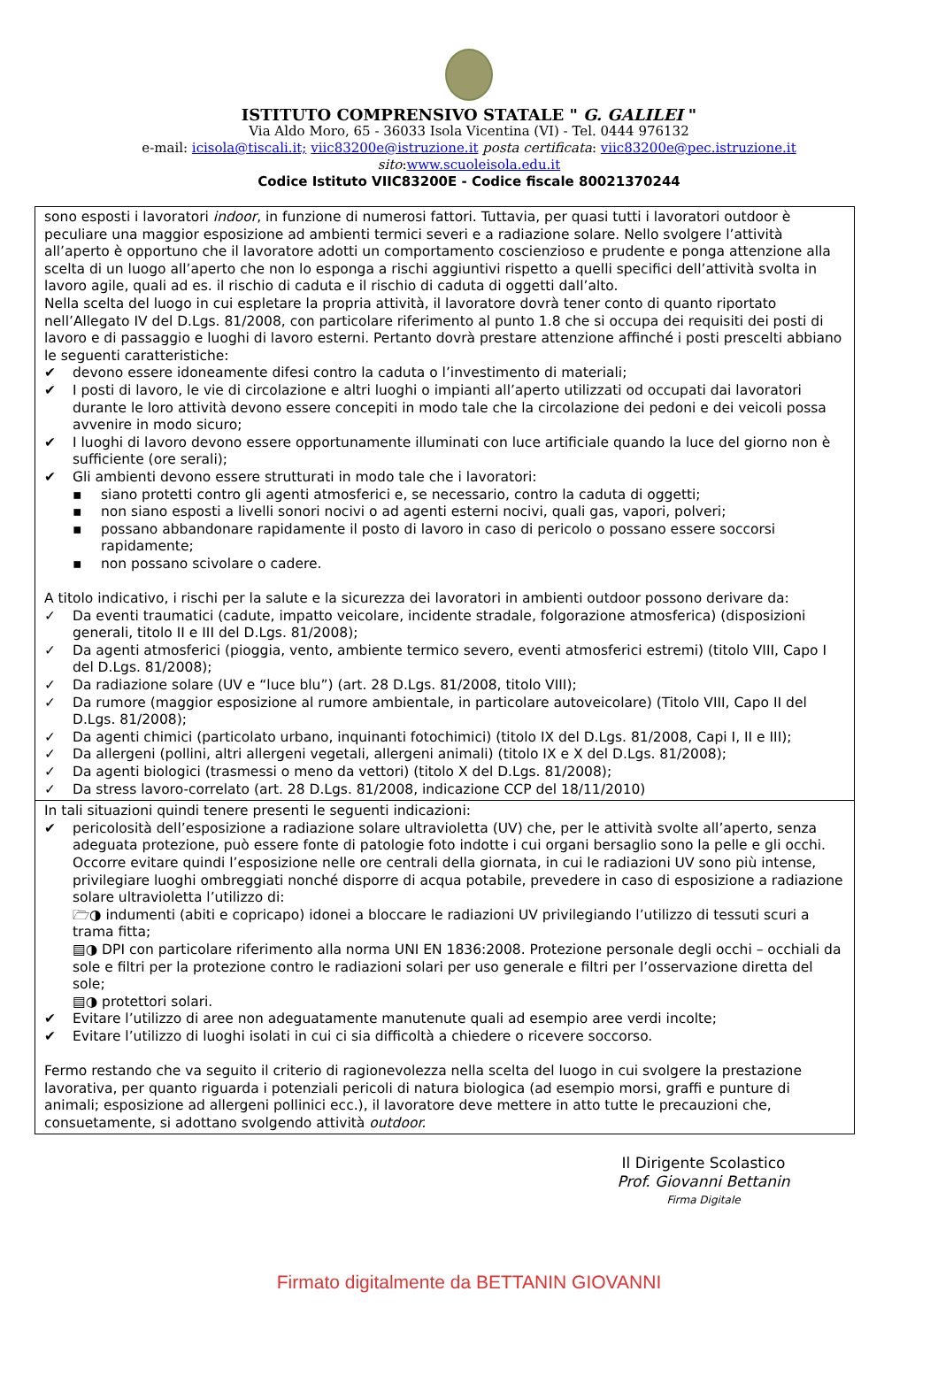ISTITUTO COMPRENSIVO STATALE " G. GALILEI "
Via Aldo Moro, 65 - 36033 Isola Vicentina (VI) - Tel. 0444 976132
e-mail: icisola@tiscali.it; viic83200e@istruzione.it posta certificata: viic83200e@pec.istruzione.it
sito:www.scuoleisola.edu.it
Codice Istituto VIIC83200E - Codice fiscale 80021370244
sono esposti i lavoratori indoor, in funzione di numerosi fattori. Tuttavia, per quasi tutti i lavoratori outdoor è peculiare una maggior esposizione ad ambienti termici severi e a radiazione solare. Nello svolgere l’attività all’aperto è opportuno che il lavoratore adotti un comportamento coscienzioso e prudente e ponga attenzione alla scelta di un luogo all’aperto che non lo esponga a rischi aggiuntivi rispetto a quelli specifici dell’attività svolta in lavoro agile, quali ad es. il rischio di caduta e il rischio di caduta di oggetti dall’alto.
Nella scelta del luogo in cui espletare la propria attività, il lavoratore dovrà tener conto di quanto riportato nell’Allegato IV del D.Lgs. 81/2008, con particolare riferimento al punto 1.8 che si occupa dei requisiti dei posti di lavoro e di passaggio e luoghi di lavoro esterni. Pertanto dovrà prestare attenzione affinché i posti prescelti abbiano le seguenti caratteristiche:
✔ devono essere idoneamente difesi contro la caduta o l’investimento di materiali;
✔ I posti di lavoro, le vie di circolazione e altri luoghi o impianti all’aperto utilizzati od occupati dai lavoratori durante le loro attività devono essere concepiti in modo tale che la circolazione dei pedoni e dei veicoli possa avvenire in modo sicuro;
✔ I luoghi di lavoro devono essere opportunamente illuminati con luce artificiale quando la luce del giorno non è sufficiente (ore serali);
✔ Gli ambienti devono essere strutturati in modo tale che i lavoratori:
▪ siano protetti contro gli agenti atmosferici e, se necessario, contro la caduta di oggetti;
▪ non siano esposti a livelli sonori nocivi o ad agenti esterni nocivi, quali gas, vapori, polveri;
▪ possano abbandonare rapidamente il posto di lavoro in caso di pericolo o possano essere soccorsi rapidamente;
▪ non possano scivolare o cadere.
A titolo indicativo, i rischi per la salute e la sicurezza dei lavoratori in ambienti outdoor possono derivare da:
✓ Da eventi traumatici (cadute, impatto veicolare, incidente stradale, folgorazione atmosferica) (disposizioni generali, titolo II e III del D.Lgs. 81/2008);
✓ Da agenti atmosferici (pioggia, vento, ambiente termico severo, eventi atmosferici estremi) (titolo VIII, Capo I del D.Lgs. 81/2008);
✓ Da radiazione solare (UV e “luce blu”) (art. 28 D.Lgs. 81/2008, titolo VIII);
✓ Da rumore (maggior esposizione al rumore ambientale, in particolare autoveicolare) (Titolo VIII, Capo II del D.Lgs. 81/2008);
✓ Da agenti chimici (particolato urbano, inquinanti fotochimici) (titolo IX del D.Lgs. 81/2008, Capi I, II e III);
✓ Da allergeni (pollini, altri allergeni vegetali, allergeni animali) (titolo IX e X del D.Lgs. 81/2008);
✓ Da agenti biologici (trasmessi o meno da vettori) (titolo X del D.Lgs. 81/2008);
✓ Da stress lavoro-correlato (art. 28 D.Lgs. 81/2008, indicazione CCP del 18/11/2010)
In tali situazioni quindi tenere presenti le seguenti indicazioni:
✔ pericolosità dell’esposizione a radiazione solare ultravioletta (UV) che, per le attività svolte all’aperto, senza adeguata protezione, può essere fonte di patologie foto indotte i cui organi bersaglio sono la pelle e gli occhi. Occorre evitare quindi l’esposizione nelle ore centrali della giornata, in cui le radiazioni UV sono più intense, privilegiare luoghi ombreggiati nonché disporre di acqua potabile, prevedere in caso di esposizione a radiazione solare ultravioletta l’utilizzo di:
🗁◑ indumenti (abiti e copricapo) idonei a bloccare le radiazioni UV privilegiando l’utilizzo di tessuti scuri a trama fitta;
▤◑ DPI con particolare riferimento alla norma UNI EN 1836:2008. Protezione personale degli occhi – occhiali da sole e filtri per la protezione contro le radiazioni solari per uso generale e filtri per l’osservazione diretta del sole;
▤◑ protettori solari.
✔ Evitare l’utilizzo di aree non adeguatamente manutenute quali ad esempio aree verdi incolte;
✔ Evitare l’utilizzo di luoghi isolati in cui ci sia difficoltà a chiedere o ricevere soccorso.
Fermo restando che va seguito il criterio di ragionevolezza nella scelta del luogo in cui svolgere la prestazione lavorativa, per quanto riguarda i potenziali pericoli di natura biologica (ad esempio morsi, graffi e punture di animali; esposizione ad allergeni pollinici ecc.), il lavoratore deve mettere in atto tutte le precauzioni che, consuetamente, si adottano svolgendo attività outdoor.
Il Dirigente Scolastico
Prof. Giovanni Bettanin
Firma Digitale
Firmato digitalmente da BETTANIN GIOVANNI